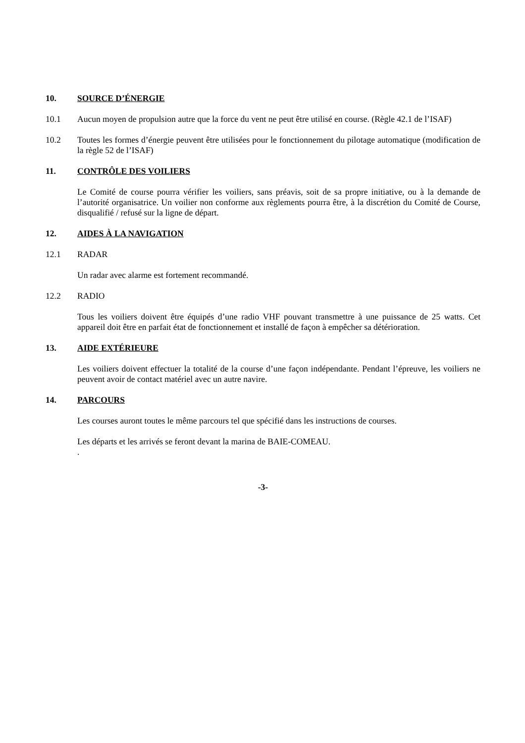10. SOURCE D’ÉNERGIE
10.1 Aucun moyen de propulsion autre que la force du vent ne peut être utilisé en course. (Règle 42.1 de l’ISAF)
10.2 Toutes les formes d’énergie peuvent être utilisées pour le fonctionnement du pilotage automatique (modification de la règle 52 de l’ISAF)
11. CONTRÔLE DES VOILIERS
Le Comité de course pourra vérifier les voiliers, sans préavis, soit de sa propre initiative, ou à la demande de l’autorité organisatrice. Un voilier non conforme aux règlements pourra être, à la discrétion du Comité de Course, disqualifié / refusé sur la ligne de départ.
12. AIDES À LA NAVIGATION
12.1 RADAR
Un radar avec alarme est fortement recommandé.
12.2 RADIO
Tous les voiliers doivent être équipés d’une radio VHF pouvant transmettre à une puissance de 25 watts. Cet appareil doit être en parfait état de fonctionnement et installé de façon à empêcher sa détérioration.
13. AIDE EXTÉRIEURE
Les voiliers doivent effectuer la totalité de la course d’une façon indépendante. Pendant l’épreuve, les voiliers ne peuvent avoir de contact matériel avec un autre navire.
14. PARCOURS
Les courses auront toutes le même parcours tel que spécifié dans les instructions de courses.
Les départs et les arrivés se feront devant la marina de BAIE-COMEAU.
.
-3-